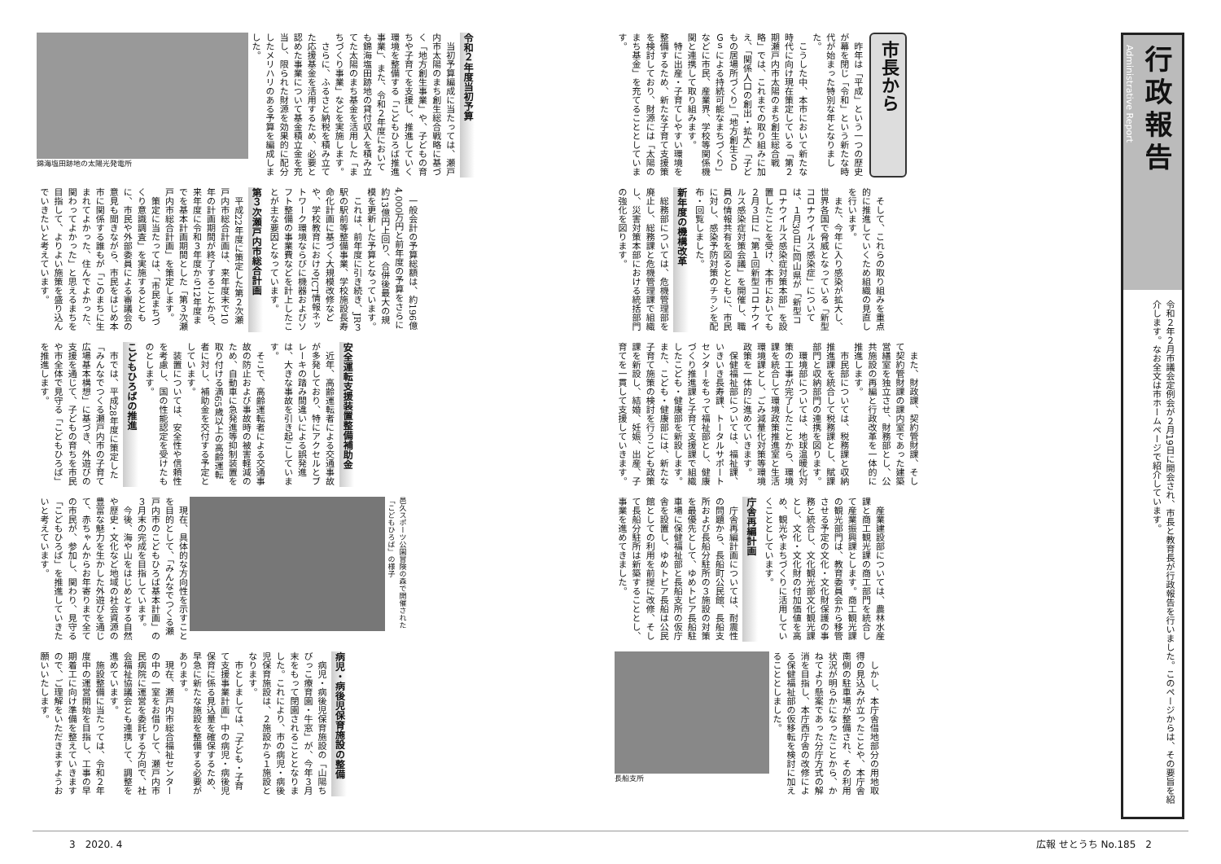行政報告
Administrative Report
令和２年２月市議会定例会が２月19日に開会され、市長と教育長が行政報告を行いました。このページからは、その要旨を紹介します。なお全文は市ホームページで紹介しています。
市長から
　昨年は「平成」という一つの歴史が幕を閉じ「令和」という新たな時代が始まった特別な年となりました。
　こうした中、本市において新たな時代に向け現在策定している「第２期瀬戸内市太陽のまち創生総合戦略」では、これまでの取り組みに加え、「関係人口の創出・拡大」「子どもの居場所づくり」「地方創生ＳＤＧｓによる持続可能なまちづくり」などに市民、産業界、学校等関係機関と連携して取り組みます。
　特に出産・子育てしやすい環境を整備するため、新たな子育て支援策を検討しており、財源には「太陽のまち基金」を充てることとしています。
　そして、これらの取り組みを重点的に推進していくため組織の見直しを行います。
　また、今年に入り感染が拡大し、世界各国で脅威となっている「新型コロナウイルス感染症」については、１月30日に岡山県が「新型コロナウイルス感染症対策本部」を設置したことを受け、本市においても２月３日に「第１回新型コロナウイルス感染症対策会議」を開催し、職員の情報共有を図るとともに、市民に対し、感染予防対策のチラシを配布・回覧しました。
新年度の機構改革
　総務部については、危機管理部を廃止し、総務課と危機管理課で組織し、災害対策本部における統括部門の強化を図ります。
　また、財政課、契約管財課、そして契約管財課の課内室であった建築営繕室を独立させ、財務部とし、公共施設の再編と行政改革を一体的に推進します。
　市民部については、税務課と収納推進課を統合して税務課とし、賦課部門と収納部門の連携を図ります。
　環境部については、地球温暖化対策の工事が完了したことから、環境課を統合して環境政策推進室と生活環境課とし、ごみ減量化対策等環境政策を一体的に進めていきます。
　保健福祉部については、福祉課、いきいき長寿課、トータルサポートセンターをもって福祉部とし、健康づくり推進課と子育て支援課で組織したこども・健康部を新設します。また、こども・健康部には、新たな子育て施策の検討を行うこども政策課を新設し、結婚、妊娠、出産、子育てを一貫して支援していきます。
　産業建設部については、農林水産課と商工観光課の商工部門を統合して産業振興課とします。商工観光課の観光部門は、教育委員会から移管させる予定の文化・文化財保護の事務と統合し、文化観光部文化観光課とし、文化・文化財の付加価値を高め、観光やまちづくりに活用していくこととしています。
庁舎再編計画
　庁舎再編計画については、耐震性の問題から、長船町公民館、長船支所および長船分駐所の３施設の対策を最優先として、ゆめトピア長船駐車場に保健福祉部と長船支所の仮庁舎を設置し、ゆめトピア長船は公民館としての利用を前提に改修、そして長船分駐所は新築することとし、事業を進めてきました。
　しかし、本庁舎借地部分の用地取得の見込みが立ったことや、本庁舎南側の駐車場が整備され、その利用状況が明らかになったことから、かねてより懸案であった分庁方式の解消を目指し、本庁西庁舎の改修による保健福祉部の仮移転を検討に加えることとしました。
長船支所
令和２年度当初予算
　当初予算編成に当たっては、瀬戸内市太陽のまち創生総合戦略に基づく「地方創生事業」や、子どもの育ちや子育てを支援し、推進していく環境を整備する「こどもひろば推進事業」、また、令和２年度においても錦海塩田跡地の貸付収入を積み立てた太陽のまち基金を活用した「まちづくり事業」などを実施します。
　さらに、ふるさと納税を積み立てた応援基金を活用するため、必要と認めた事業について基金積立金を充当し、限られた財源を効果的に配分したメリハリのある予算を編成しました。
錦海塩田跡地の太陽光発電所
　一般会計の予算総額は、約196億4,000万円と前年度の予算をさらに約13億円上回り、合併後最大の規模を更新した予算となっています。
　これは、前年度に引き続き、JR３駅の駅前等整備事業、学校施設長寿命化計画に基づく大規模改修などや、学校教育におけるICT情報ネットワーク環境ならびに機器およびソフト整備の事業費などを計上したことが主な要因となっています。
第３次瀬戸内市総合計画
　平成22年度に策定した第２次瀬戸内市総合計画は、来年度末で10年の計画期間が終了することから、来年度に令和３年度から12年度までを基本計画期間とした「第３次瀬戸内市総合計画」を策定します。
　策定に当たっては、「市民まちづくり意識調査」を実施するとともに、市民や外部委員による審議会の意見も聞きながら、市民をはじめ本市に関係する誰もが「このまちに生まれてよかった、住んでよかった、関わってよかった」と思えるまちを目指して、よりよい施策を盛り込んでいきたいと考えています。
安全運転支援装置整備補助金
　近年、高齢運転者による交通事故が多発しており、特にアクセルとブレーキの踏み間違いによる誤発進は、大きな事故を引き起こしています。
　そこで、高齢運転者による交通事故の防止および事故時の被害軽減のため、自動車に急発進等抑制装置を取り付ける満65歳以上の高齢運転者に対し、補助金を交付する予定としています。
　装置については、安全性や信頼性を考慮し、国の性能認定を受けたものとします。
こどもひろばの推進
　市では、平成28年度に策定した「みんなでつくる瀬戸内市の子育て広場基本構想」に基づき、外遊びの支援を通じて、子どもの育ちを市民や市全体で見守る「こどもひろば」を推進します。
邑久スポーツ公園冒険の森で開催された「こどもひろば」の様子
　現在、具体的な方向性を示すことを目的として、「みんなでつくる瀬戸内市のこどもひろば基本計画」の３月末の完成を目指しています。
　今後、海や山をはじめとする自然や歴史・文化など地域の社会資源の豊富な魅力を生かした外遊びを通じて、赤ちゃんからお年寄りまで全ての市民が、参加し、関わり、見守る「こどもひろば」を推進していきたいと考えています。
病児・病後児保育施設の整備
　病児・病後児保育施設の「山陽ちびっこ療育園・牛窓」が、今年３月末をもって閉園されることとなりました。これにより、市の病児・病後児保育施設は、２施設から１施設となります。
　市としましては、「子ども・子育て支援事業計画」中の病児・病後児保育に係る見込量を確保するため、早急に新たな施設を整備する必要があります。
　現在、瀬戸内市総合福祉センターの中の一室をお借りして、瀬戸内市民病院に運営を委託する方向で、社会福祉協議会とも連携して、調整を進めています。
　施設整備に当たっては、令和２年度中の運営開始を目指し、工事の早期着工に向け準備を整えていきますので、ご理解をいただきますようお願いいたします。
3　2020. 4 広報 せとうち No.185　2